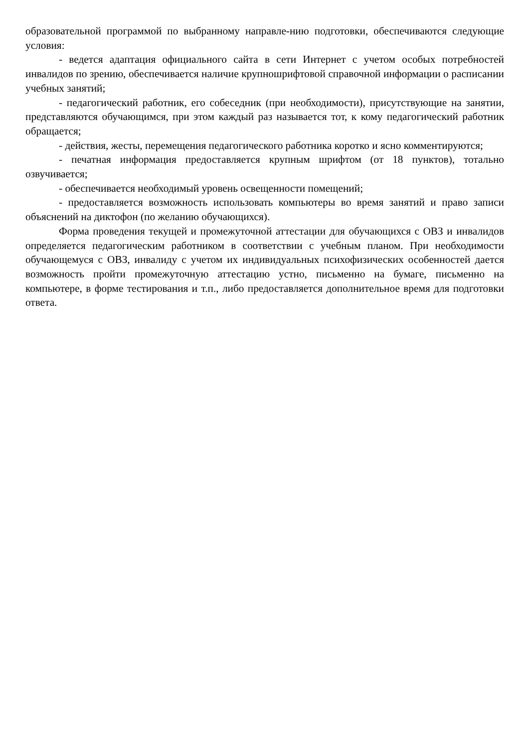образовательной программой по выбранному направле-нию подготовки, обеспечиваются следующие условия:
- ведется адаптация официального сайта в сети Интернет с учетом особых потребностей инвалидов по зрению, обеспечивается наличие крупношрифтовой справочной информации о расписании учебных занятий;
- педагогический работник, его собеседник (при необходимости), присутствующие на занятии, представляются обучающимся, при этом каждый раз называется тот, к кому педагогический работник обращается;
- действия, жесты, перемещения педагогического работника коротко и ясно комментируются;
- печатная информация предоставляется крупным шрифтом (от 18 пунктов), тотально озвучивается;
- обеспечивается необходимый уровень освещенности помещений;
- предоставляется возможность использовать компьютеры во время занятий и право записи объяснений на диктофон (по желанию обучающихся).
Форма проведения текущей и промежуточной аттестации для обучающихся с ОВЗ и инвалидов определяется педагогическим работником в соответствии с учебным планом. При необходимости обучающемуся с ОВЗ, инвалиду с учетом их индивидуальных психофизических особенностей дается возможность пройти промежуточную аттестацию устно, письменно на бумаге, письменно на компьютере, в форме тестирования и т.п., либо предоставляется дополнительное время для подготовки ответа.